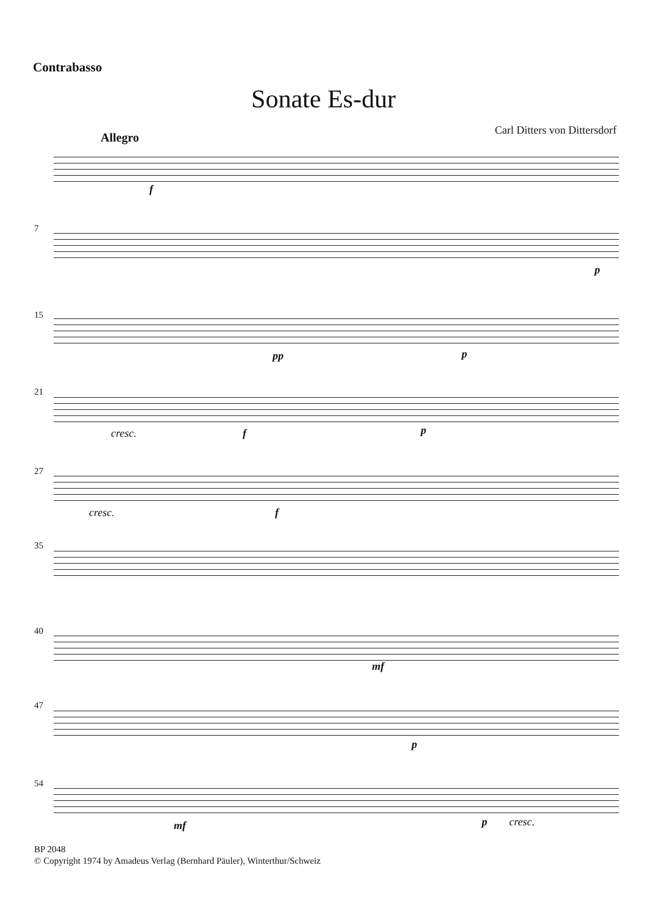Contrabasso
Sonate Es-dur
Carl Ditters von Dittersdorf
Allegro
f
7
p
15
pp p
21
cresc. f p
27
cresc. f
35
40
mf
47
p
54
mf p cresc.
BP 2048
© Copyright 1974 by Amadeus Verlag (Bernhard Päuler), Winterthur/Schweiz